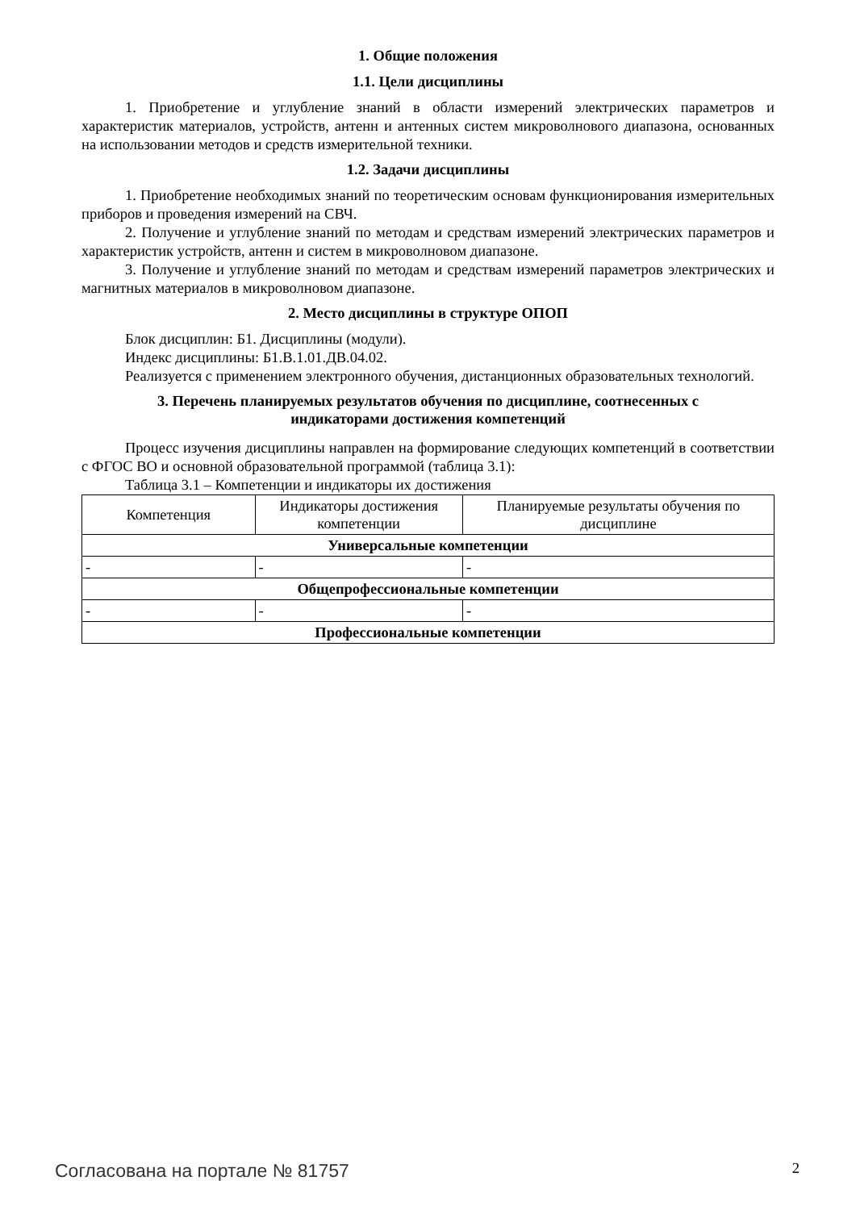1. Общие положения
1.1. Цели дисциплины
1. Приобретение и углубление знаний в области измерений электрических параметров и характеристик материалов, устройств, антенн и антенных систем микроволнового диапазона, основанных на использовании методов и средств измерительной техники.
1.2. Задачи дисциплины
1. Приобретение необходимых знаний по теоретическим основам функционирования измерительных приборов и проведения измерений на СВЧ.
2. Получение и углубление знаний по методам и средствам измерений электрических параметров и характеристик устройств, антенн и систем в микроволновом диапазоне.
3. Получение и углубление знаний по методам и средствам измерений параметров электрических и магнитных материалов в микроволновом диапазоне.
2. Место дисциплины в структуре ОПОП
Блок дисциплин: Б1. Дисциплины (модули).
Индекс дисциплины: Б1.В.1.01.ДВ.04.02.
Реализуется с применением электронного обучения, дистанционных образовательных технологий.
3. Перечень планируемых результатов обучения по дисциплине, соотнесенных с
индикаторами достижения компетенций
Процесс изучения дисциплины направлен на формирование следующих компетенций в соответствии с ФГОС ВО и основной образовательной программой (таблица 3.1):
Таблица 3.1 – Компетенции и индикаторы их достижения
| Компетенция | Индикаторы достижения компетенции | Планируемые результаты обучения по дисциплине |
| --- | --- | --- |
| Универсальные компетенции | | |
| - | - | - |
| Общепрофессиональные компетенции | | |
| - | - | - |
| Профессиональные компетенции | | |
Согласована на портале № 81757 2